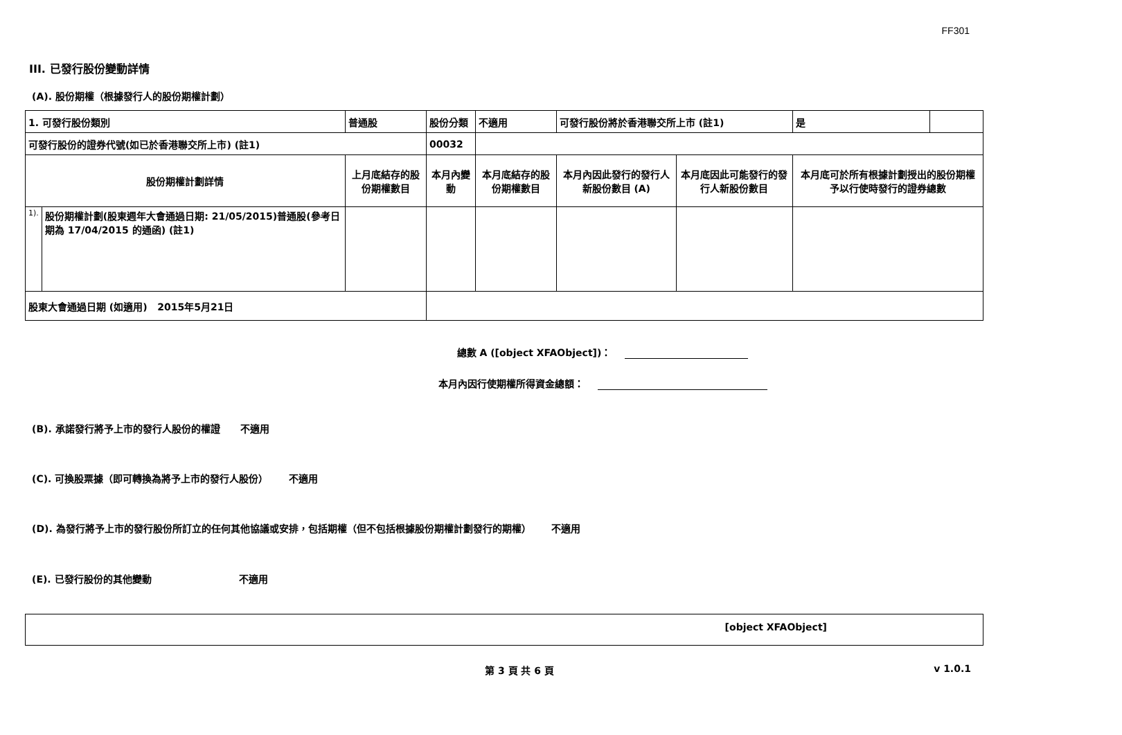FF301
III. 已發行股份變動詳情
(A). 股份期權（根據發行人的股份期權計劃）
| 1. 可發行股份類別 | | 普通股 | 股份分類 | 不適用 | | 可發行股份將於香港聯交所上市 (註1) | | 是 | |
| 可發行股份的證券代號(如已於香港聯交所上市) (註1) | | | 00032 | | | | | | |
| 股份期權計劃詳情 | | 上月底結存的股份期權數目 | 本月內變動 | | 本月底結存的股份期權數目 | 本月內因此發行的發行人新股份數目 (A) | 本月底因此可能發行的發行人新股份數目 | 本月底可於所有根據計劃授出的股份期權予以行使時發行的證券總數 | |
| 1). | 股份期權計劃(股東週年大會通過日期: 21/05/2015)普通股(參考日期為 17/04/2015 的通函) (註1) | | | | | | | | |
| 股東大會通過日期 (如適用) 2015年5月21日 | | | | | | | | | |
總數 A ([object XFAObject])：
本月內因行使期權所得資金總額：
(B). 承諾發行將予上市的發行人股份的權證 不適用
(C). 可換股票據（即可轉換為將予上市的發行人股份） 不適用
(D). 為發行將予上市的發行股份所訂立的任何其他協議或安排，包括期權（但不包括根據股份期權計劃發行的期權） 不適用
(E). 已發行股份的其他變動 不適用
[object XFAObject]
第 3 頁 共 6 頁 v 1.0.1